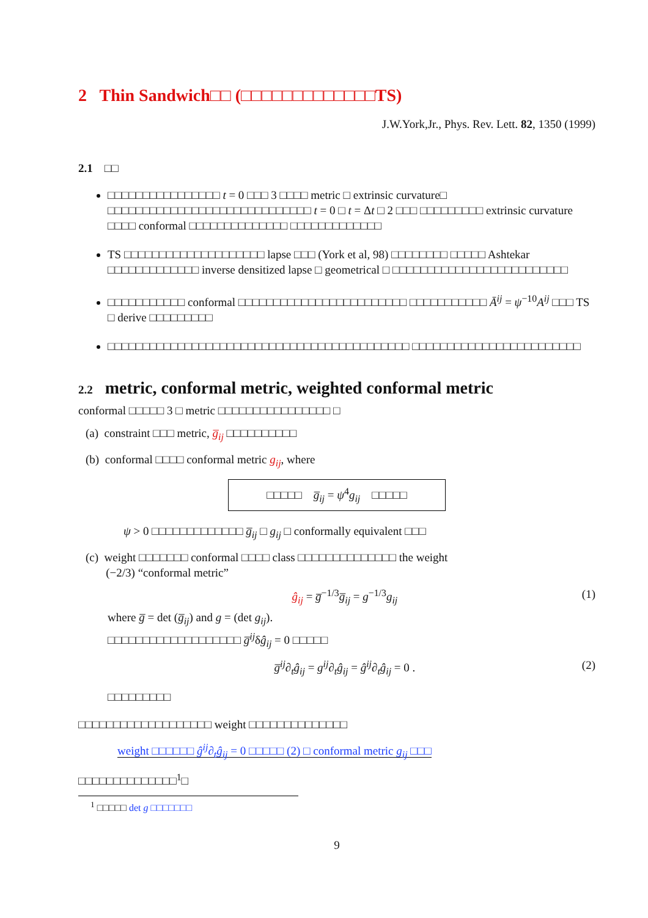2 Thin Sandwich□□ (□□□□□□□□□□□□□TS)
J.W.York,Jr., Phys. Rev. Lett. 82, 1350 (1999)
2.1 □□
□□□□□□□□□□□□□□□□ t = 0 □□□ 3 □□□□ metric □ extrinsic curvature□ □□□□□□□□□□□□□□□□□□□□□□□□□□□□□ t = 0 □ t = Δt □ 2 □□□ □□□□□□□□□ extrinsic curvature □□□□ conformal □□□□□□□□□□□□□□ □□□□□□□□□□□□□
TS □□□□□□□□□□□□□□□□□□□□ lapse □□□ (York et al, 98) □□□□□□□□ □□□□□ Ashtekar □□□□□□□□□□□□□ inverse densitized lapse □ geometrical □ □□□□□□□□□□□□□□□□□□□□□□□□□
□□□□□□□□□□□ conformal □□□□□□□□□□□□□□□□□□□□□□□□ □□□□□□□□□□□ Ā<sup>ij</sup> = ψ<sup>−10</sup>A<sup>ij</sup> □□□ TS □ derive □□□□□□□□□
□□□□□□□□□□□□□□□□□□□□□□□□□□□□□□□□□□□□□□□□□□□ □□□□□□□□□□□□□□□□□□□□□□□□
2.2 metric, conformal metric, weighted conformal metric
conformal □□□□□ 3 □ metric □□□□□□□□□□□□□□□□ □
(a) constraint □□□ metric, g̅<sub>ij</sub> □□□□□□□□□□
(b) conformal □□□□ conformal metric g<sub>ij</sub>, where
□□□□□ g̅<sub>ij</sub> = ψ<sup>4</sup>g<sub>ij</sub> □□□□□
ψ > 0 □□□□□□□□□□□□□ g̅<sub>ij</sub> □ g<sub>ij</sub> □ conformally equivalent □□□
(c) weight □□□□□□□ conformal □□□□ class □□□□□□□□□□□□□□ the weight
(−2/3) “conformal metric”
ĝ<sub>ij</sub> = g̅<sup>−1/3</sup>g̅<sub>ij</sub> = g<sup>−1/3</sup>g<sub>ij</sub> (1)
where g̅ = det (g̅<sub>ij</sub>) and g = (det g<sub>ij</sub>).
□□□□□□□□□□□□□□□□□□□ g̅<sup>ij</sup>δĝ<sub>ij</sub> = 0 □□□□□
g̅<sup>ij</sup>∂<sub>t</sub>ĝ<sub>ij</sub> = g<sup>ij</sup>∂<sub>t</sub>ĝ<sub>ij</sub> = ĝ<sup>ij</sup>∂<sub>t</sub>ĝ<sub>ij</sub> = 0 . (2)
□□□□□□□□□
□□□□□□□□□□□□□□□□□□□ weight □□□□□□□□□□□□□□
weight □□□□□□ ĝ<sup>ij</sup>∂<sub>t</sub>ĝ<sub>ij</sub> = 0 □□□□□ (2) □ conformal metric g<sub>ij</sub> □□□
□□□□□□□□□□□□□□<sup>1</sup>□
<sup>1</sup> □□□□□ det g □□□□□□□
9